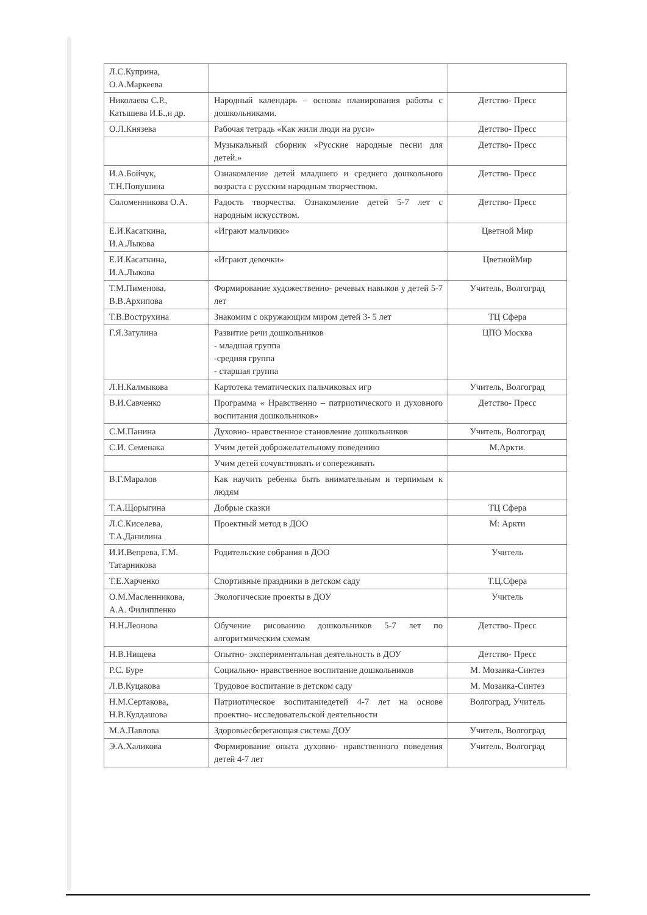| Л.С.Куприна, О.А.Маркеева | | |
| Николаева С.Р., Катышева И.Б.,и др. | Народный календарь – основы планирования работы с дошкольниками. | Детство- Пресс |
| О.Л.Князева | Рабочая тетрадь «Как жили люди на руси» | Детство- Пресс |
| | Музыкальный сборник «Русские народные песни для детей.» | Детство- Пресс |
| И.А.Бойчук, Т.Н.Попушина | Ознакомление детей младшего и среднего дошкольного возраста с русским народным творчеством. | Детство- Пресс |
| Соломенникова О.А. | Радость творчества. Ознакомление детей 5-7 лет с народным искусством. | Детство- Пресс |
| Е.И.Касаткина, И.А.Лыкова | «Играют мальчики» | Цветной Мир |
| Е.И.Касаткина, И.А.Лыкова | «Играют девочки» | ЦветнойМир |
| Т.М.Пименова, В.В.Архипова | Формирование художественно- речевых навыков у детей 5-7 лет | Учитель, Волгоград |
| Т.В.Вострухина | Знакомим с окружающим миром детей 3- 5 лет | ТЦ Сфера |
| Г.Я.Затулина | Развитие речи дошкольников - младшая группа -средняя группа - старшая группа | ЦПО Москва |
| Л.Н.Калмыкова | Картотека тематических пальчиковых игр | Учитель, Волгоград |
| В.И.Савченко | Программа « Нравственно – патриотического и духовного воспитания дошкольников» | Детство- Пресс |
| С.М.Панина | Духовно- нравственное становление дошкольников | Учитель, Волгоград |
| С.И. Семенака | Учим детей доброжелательному поведению | М.Аркти. |
| | Учим детей сочувствовать и сопереживать | |
| В.Г.Маралов | Как научить ребенка быть внимательным и терпимым к людям | |
| Т.А.Щорыгина | Добрые сказки | ТЦ Сфера |
| Л.С.Киселева, Т.А.Данилина | Проектный метод в ДОО | М: Аркти |
| И.И.Вепрева, Г.М. Татарникова | Родительские собрания в ДОО | Учитель |
| Т.Е.Харченко | Спортивные праздники в детском саду | Т.Ц.Сфера |
| О.М.Масленникова, А.А. Филиппенко | Экологические проекты в ДОУ | Учитель |
| Н.Н.Леонова | Обучение рисованию дошкольников 5-7 лет по алгоритмическим схемам | Детство- Пресс |
| Н.В.Нищева | Опытно- экспериментальная деятельность в ДОУ | Детство- Пресс |
| Р.С. Буре | Социально- нравственное воспитание дошкольников | М. Мозаика-Синтез |
| Л.В.Куцакова | Трудовое воспитание в детском саду | М. Мозаика-Синтез |
| Н.М.Сертакова, Н.В.Кулдашова | Патриотическое воспитаниедетей 4-7 лет на основе проектно- исследовательской деятельности | Волгоград, Учитель |
| М.А.Павлова | Здоровьесберегающая система ДОУ | Учитель, Волгоград |
| Э.А.Халикова | Формирование опыта духовно- нравственного поведения детей 4-7 лет | Учитель, Волгоград |